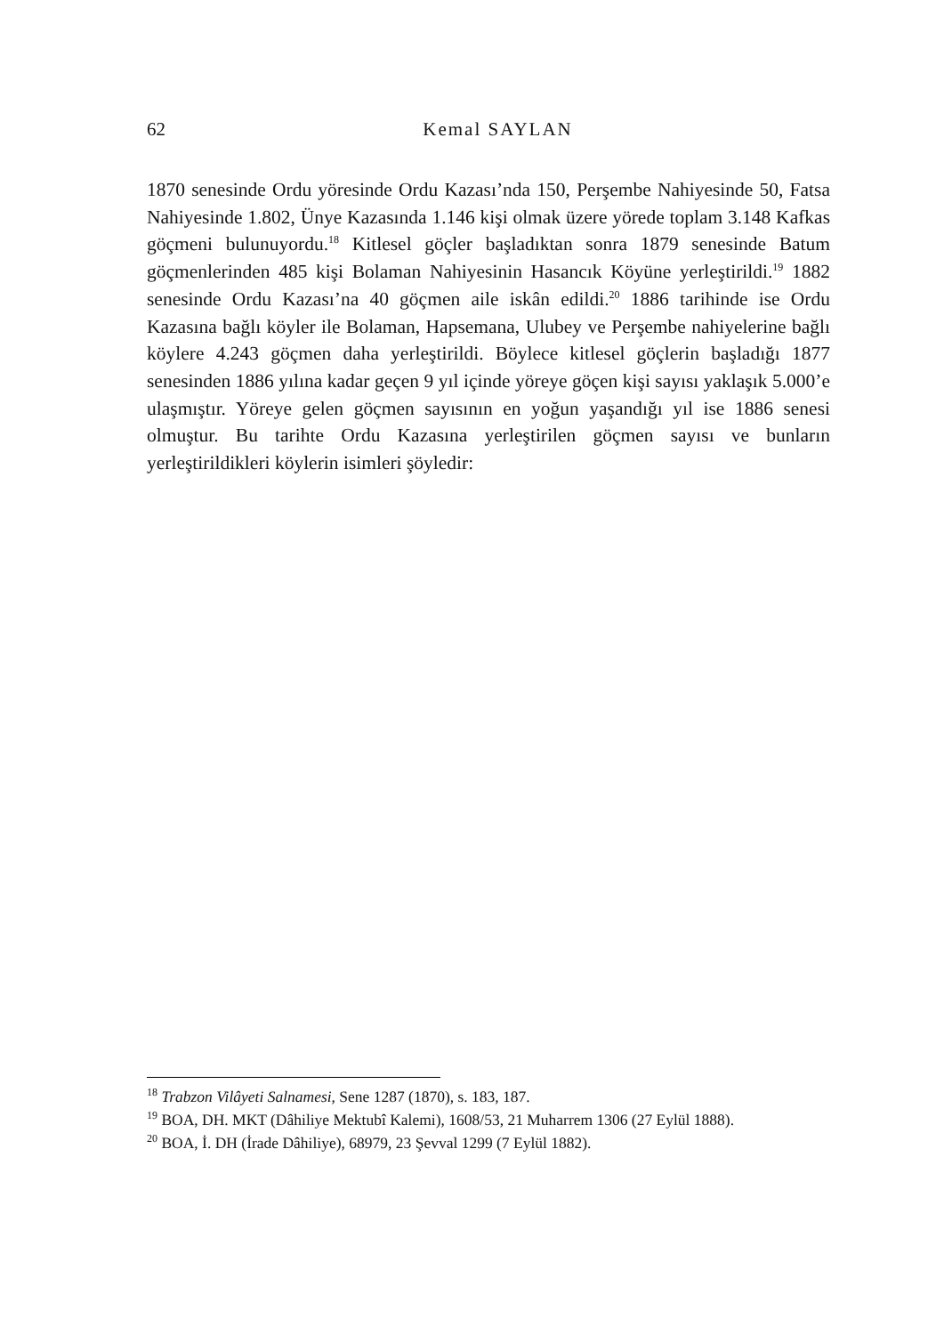62
Kemal SAYLAN
1870 senesinde Ordu yöresinde Ordu Kazası’nda 150, Perşembe Nahiyesinde 50, Fatsa Nahiyesinde 1.802, Ünye Kazasında 1.146 kişi olmak üzere yörede toplam 3.148 Kafkas göçmeni bulunuyordu.<sup>18</sup> Kitlesel göçler başladıktan sonra 1879 senesinde Batum göçmenlerinden 485 kişi Bolaman Nahiyesinin Hasancık Köyüne yerleştirildi.<sup>19</sup> 1882 senesinde Ordu Kazası’na 40 göçmen aile iskân edildi.<sup>20</sup> 1886 tarihinde ise Ordu Kazasına bağlı köyler ile Bolaman, Hapsemana, Ulubey ve Perşembe nahiyelerine bağlı köylere 4.243 göçmen daha yerleştirildi. Böylece kitlesel göçlerin başladığı 1877 senesinden 1886 yılına kadar geçen 9 yıl içinde yöreye göçen kişi sayısı yaklaşık 5.000’e ulaşmıştır. Yöreye gelen göçmen sayısının en yoğun yaşandığı yıl ise 1886 senesi olmuştur. Bu tarihte Ordu Kazasına yerleştirilen göçmen sayısı ve bunların yerleştirildikleri köylerin isimleri şöyledir:
<sup>18</sup> Trabzon Vilâyeti Salnamesi, Sene 1287 (1870), s. 183, 187.
<sup>19</sup> BOA, DH. MKT (Dâhiliye Mektubî Kalemi), 1608/53, 21 Muharrem 1306 (27 Eylül 1888).
<sup>20</sup> BOA, İ. DH (İrade Dâhiliye), 68979, 23 Şevval 1299 (7 Eylül 1882).